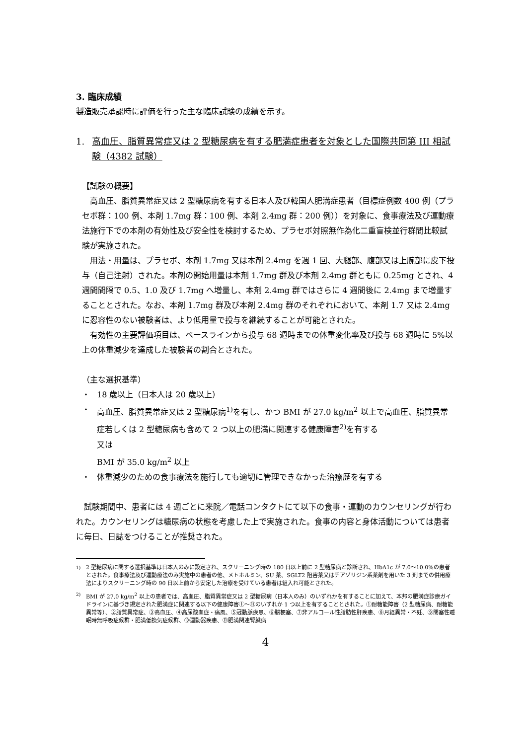3. 臨床成績
製造販売承認時に評価を行った主な臨床試験の成績を示す。
1. 高血圧、脂質異常症又は 2 型糖尿病を有する肥満症患者を対象とした国際共同第 III 相試験（4382 試験）
【試験の概要】
　高血圧、脂質異常症又は 2 型糖尿病を有する日本人及び韓国人肥満症患者（目標症例数 400 例（プラセボ群：100 例、本剤 1.7mg 群：100 例、本剤 2.4mg 群：200 例））を対象に、食事療法及び運動療法施行下での本剤の有効性及び安全性を検討するため、プラセボ対照無作為化二重盲検並行群間比較試験が実施された。
　用法・用量は、プラセボ、本剤 1.7mg 又は本剤 2.4mg を週 1 回、大腿部、腹部又は上腕部に皮下投与（自己注射）された。本剤の開始用量は本剤 1.7mg 群及び本剤 2.4mg 群ともに 0.25mg とされ、4 週間間隔で 0.5、1.0 及び 1.7mg へ増量し、本剤 2.4mg 群ではさらに 4 週間後に 2.4mg まで増量することとされた。なお、本剤 1.7mg 群及び本剤 2.4mg 群のそれぞれにおいて、本剤 1.7 又は 2.4mg に忍容性のない被験者は、より低用量で投与を継続することが可能とされた。
　有効性の主要評価項目は、ベースラインから投与 68 週時までの体重変化率及び投与 68 週時に 5%以上の体重減少を達成した被験者の割合とされた。
（主な選択基準）
・ 18 歳以上（日本人は 20 歳以上）
・ 高血圧、脂質異常症又は 2 型糖尿病<sup>1)</sup>を有し、かつ BMI が 27.0 kg/m<sup>2</sup> 以上で高血圧、脂質異常症若しくは 2 型糖尿病も含めて 2 つ以上の肥満に関連する健康障害<sup>2)</sup>を有する
又は
BMI が 35.0 kg/m<sup>2</sup> 以上
・ 体重減少のための食事療法を施行しても適切に管理できなかった治療歴を有する
　試験期間中、患者には 4 週ごとに来院／電話コンタクトにて以下の食事・運動のカウンセリングが行われた。カウンセリングは糖尿病の状態を考慮した上で実施された。食事の内容と身体活動については患者に毎日、日誌をつけることが推奨された。
<sup>1)</sup> 2 型糖尿病に関する選択基準は日本人のみに設定され、スクリーニング時の 180 日以上前に 2 型糖尿病と診断され、HbA1c が 7.0～10.0%の患者とされた。食事療法及び運動療法のみ実施中の患者の他、メトホルミン、SU 薬、SGLT2 阻害薬又はチアゾリジン系薬剤を用いた 3 剤までの併用療法によりスクリーニング時の 90 日以上前から安定した治療を受けている患者は組入れ可能とされた。
<sup>2)</sup> BMI が 27.0 kg/m<sup>2</sup> 以上の患者では、高血圧、脂質異常症又は 2 型糖尿病（日本人のみ）のいずれかを有することに加えて、本邦の肥満症診療ガイドラインに基づき規定された肥満症に関連する以下の健康障害①～⑪のいずれか 1 つ以上を有することとされた。①耐糖能障害（2 型糖尿病、耐糖能異常等）、②脂質異常症、③高血圧、④高尿酸血症・痛風、⑤冠動脈疾患、⑥脳梗塞、⑦非アルコール性脂肪性肝疾患、⑧月経異常・不妊、⑨閉塞性睡眠時無呼吸症候群・肥満低換気症候群、⑩運動器疾患、⑪肥満関連腎臓病
4